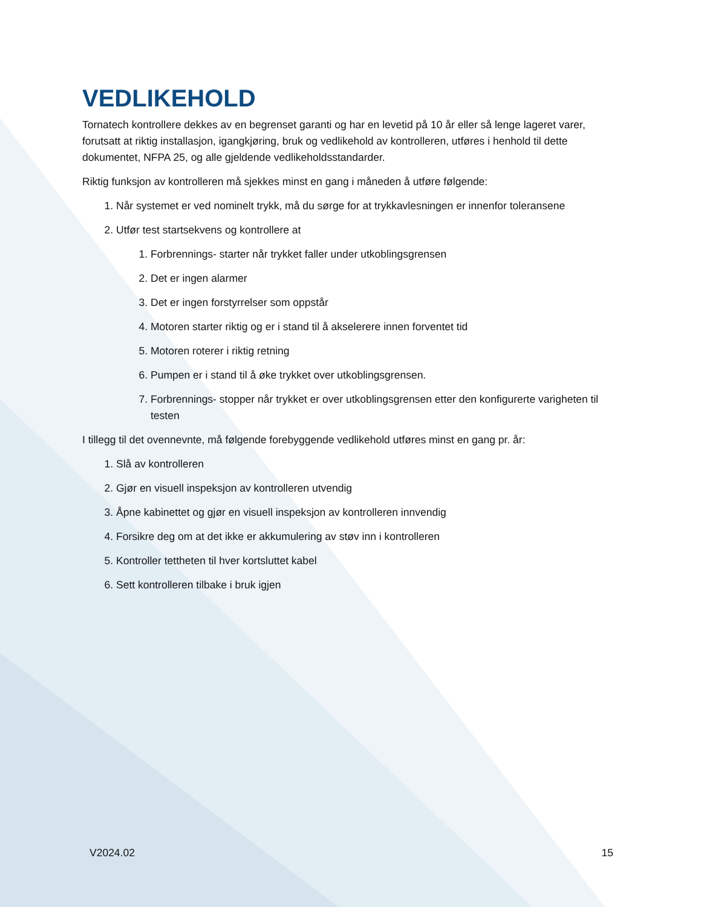VEDLIKEHOLD
Tornatech kontrollere dekkes av en begrenset garanti og har en levetid på 10 år eller så lenge lageret varer, forutsatt at riktig installasjon, igangkjøring, bruk og vedlikehold av kontrolleren, utføres i henhold til dette dokumentet, NFPA 25, og alle gjeldende vedlikeholdsstandarder.
Riktig funksjon av kontrolleren må sjekkes minst en gang i måneden å utføre følgende:
1. Når systemet er ved nominelt trykk, må du sørge for at trykkavlesningen er innenfor toleransene
2. Utfør test startsekvens og kontrollere at
1. Forbrennings- starter når trykket faller under utkoblingsgrensen
2. Det er ingen alarmer
3. Det er ingen forstyrrelser som oppstår
4. Motoren starter riktig og er i stand til å akselerere innen forventet tid
5. Motoren roterer i riktig retning
6. Pumpen er i stand til å øke trykket over utkoblingsgrensen.
7. Forbrennings- stopper når trykket er over utkoblingsgrensen etter den konfigurerte varigheten til testen
I tillegg til det ovennevnte, må følgende forebyggende vedlikehold utføres minst en gang pr. år:
1. Slå av kontrolleren
2. Gjør en visuell inspeksjon av kontrolleren utvendig
3. Åpne kabinettet og gjør en visuell inspeksjon av kontrolleren innvendig
4. Forsikre deg om at det ikke er akkumulering av støv inn i kontrolleren
5. Kontroller tettheten til hver kortsluttet kabel
6. Sett kontrolleren tilbake i bruk igjen
V2024.02 15